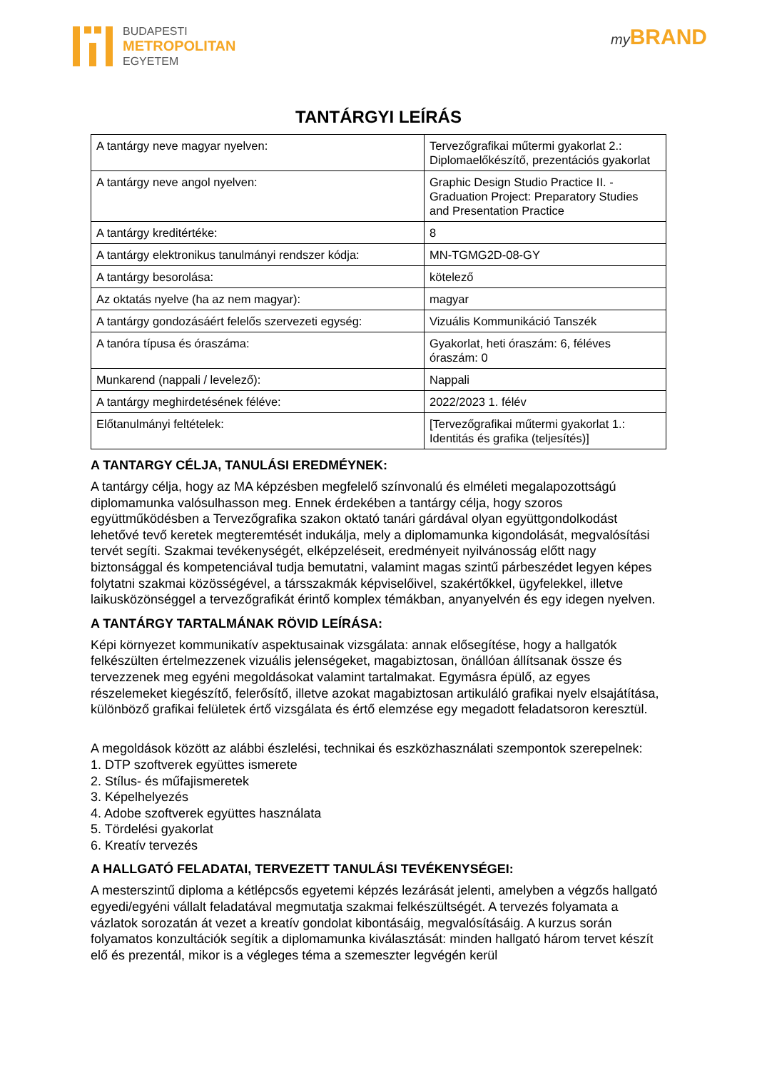BUDAPESTI
METROPOLITAN
EGYETEM
my BRAND
TANTÁRGYI LEÍRÁS
| A tantárgy neve magyar nyelven: | Tervezőgrafikai műtermi gyakorlat 2.: Diplomaelőkészítő, prezentációs gyakorlat |
| A tantárgy neve angol nyelven: | Graphic Design Studio Practice II. - Graduation Project: Preparatory Studies and Presentation Practice |
| A tantárgy kreditértéke: | 8 |
| A tantárgy elektronikus tanulmányi rendszer kódja: | MN-TGMG2D-08-GY |
| A tantárgy besorolása: | kötelező |
| Az oktatás nyelve (ha az nem magyar): | magyar |
| A tantárgy gondozásáért felelős szervezeti egység: | Vizuális Kommunikáció Tanszék |
| A tanóra típusa és óraszáma: | Gyakorlat, heti óraszám: 6, féléves óraszám: 0 |
| Munkarend (nappali / levelező): | Nappali |
| A tantárgy meghirdetésének féléve: | 2022/2023 1. félév |
| Előtanulmányi feltételek: | [Tervezőgrafikai műtermi gyakorlat 1.: Identitás és grafika (teljesítés)] |
A TANTARGY CÉLJA, TANULÁSI EREDMÉYNEK:
A tantárgy célja, hogy az MA képzésben megfelelő színvonalú és elméleti megalapozottságú diplomamunka valósulhasson meg. Ennek érdekében a tantárgy célja, hogy szoros együttműködésben a Tervezőgrafika szakon oktató tanári gárdával olyan együttgondolkodást lehetővé tevő keretek megteremtését indukálja, mely a diplomamunka kigondolását, megvalósítási tervét segíti. Szakmai tevékenységét, elképzeléseit, eredményeit nyilvánosság előtt nagy biztonsággal és kompetenciával tudja bemutatni, valamint magas szintű párbeszédet legyen képes folytatni szakmai közösségével, a társszakmák képviselőivel, szakértőkkel, ügyfelekkel, illetve laikusközönséggel a tervezőgrafikát érintő komplex témákban, anyanyelvén és egy idegen nyelven.
A TANTÁRGY TARTALMÁNAK RÖVID LEÍRÁSA:
Képi környezet kommunikatív aspektusainak vizsgálata: annak elősegítése, hogy a hallgatók felkészülten értelmezzenek vizuális jelenségeket, magabiztosan, önállóan állítsanak össze és tervezzenek meg egyéni megoldásokat valamint tartalmakat. Egymásra épülő, az egyes részelemeket kiegészítő, felerősítő, illetve azokat magabiztosan artikuláló grafikai nyelv elsajátítása, különböző grafikai felületek értő vizsgálata és értő elemzése egy megadott feladatsoron keresztül.
A megoldások között az alábbi észlelési, technikai és eszközhasználati szempontok szerepelnek:
1. DTP szoftverek együttes ismerete
2. Stílus- és műfajismeretek
3. Képelhelyezés
4. Adobe szoftverek együttes használata
5. Tördelési gyakorlat
6. Kreatív tervezés
A HALLGATÓ FELADATAI, TERVEZETT TANULÁSI TEVÉKENYSÉGEI:
A mesterszintű diploma a kétlépcsős egyetemi képzés lezárását jelenti, amelyben a végzős hallgató egyedi/egyéni vállalt feladatával megmutatja szakmai felkészültségét. A tervezés folyamata a vázlatok sorozatán át vezet a kreatív gondolat kibontásáig, megvalósításáig. A kurzus során folyamatos konzultációk segítik a diplomamunka kiválasztását: minden hallgató három tervet készít elő és prezentál, mikor is a végleges téma a szemeszter legvégén kerül